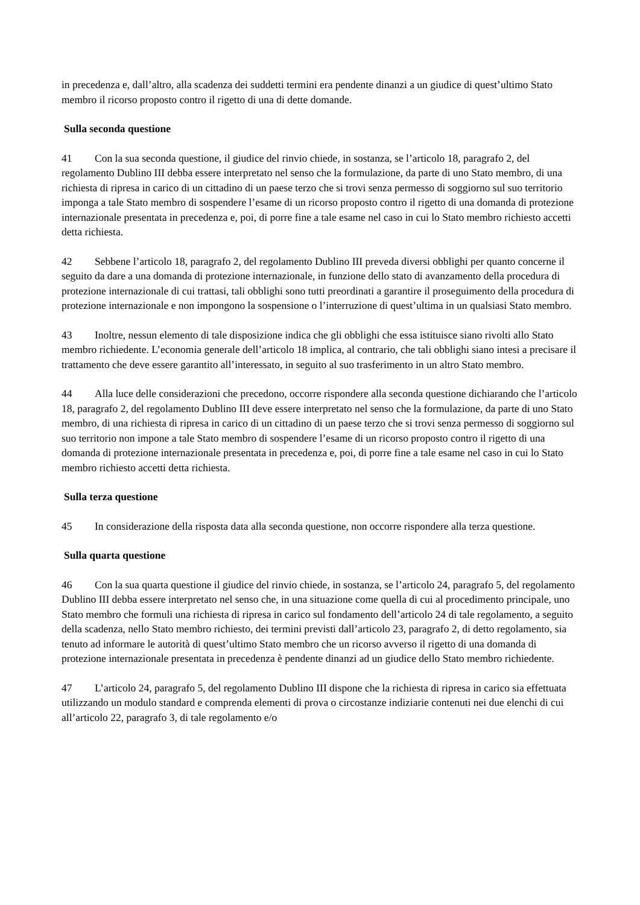in precedenza e, dall’altro, alla scadenza dei suddetti termini era pendente dinanzi a un giudice di quest’ultimo Stato membro il ricorso proposto contro il rigetto di una di dette domande.
Sulla seconda questione
41 Con la sua seconda questione, il giudice del rinvio chiede, in sostanza, se l’articolo 18, paragrafo 2, del regolamento Dublino III debba essere interpretato nel senso che la formulazione, da parte di uno Stato membro, di una richiesta di ripresa in carico di un cittadino di un paese terzo che si trovi senza permesso di soggiorno sul suo territorio imponga a tale Stato membro di sospendere l’esame di un ricorso proposto contro il rigetto di una domanda di protezione internazionale presentata in precedenza e, poi, di porre fine a tale esame nel caso in cui lo Stato membro richiesto accetti detta richiesta.
42 Sebbene l’articolo 18, paragrafo 2, del regolamento Dublino III preveda diversi obblighi per quanto concerne il seguito da dare a una domanda di protezione internazionale, in funzione dello stato di avanzamento della procedura di protezione internazionale di cui trattasi, tali obblighi sono tutti preordinati a garantire il proseguimento della procedura di protezione internazionale e non impongono la sospensione o l’interruzione di quest’ultima in un qualsiasi Stato membro.
43 Inoltre, nessun elemento di tale disposizione indica che gli obblighi che essa istituisce siano rivolti allo Stato membro richiedente. L’economia generale dell’articolo 18 implica, al contrario, che tali obblighi siano intesi a precisare il trattamento che deve essere garantito all’interessato, in seguito al suo trasferimento in un altro Stato membro.
44 Alla luce delle considerazioni che precedono, occorre rispondere alla seconda questione dichiarando che l’articolo 18, paragrafo 2, del regolamento Dublino III deve essere interpretato nel senso che la formulazione, da parte di uno Stato membro, di una richiesta di ripresa in carico di un cittadino di un paese terzo che si trovi senza permesso di soggiorno sul suo territorio non impone a tale Stato membro di sospendere l’esame di un ricorso proposto contro il rigetto di una domanda di protezione internazionale presentata in precedenza e, poi, di porre fine a tale esame nel caso in cui lo Stato membro richiesto accetti detta richiesta.
Sulla terza questione
45 In considerazione della risposta data alla seconda questione, non occorre rispondere alla terza questione.
Sulla quarta questione
46 Con la sua quarta questione il giudice del rinvio chiede, in sostanza, se l’articolo 24, paragrafo 5, del regolamento Dublino III debba essere interpretato nel senso che, in una situazione come quella di cui al procedimento principale, uno Stato membro che formuli una richiesta di ripresa in carico sul fondamento dell’articolo 24 di tale regolamento, a seguito della scadenza, nello Stato membro richiesto, dei termini previsti dall’articolo 23, paragrafo 2, di detto regolamento, sia tenuto ad informare le autorità di quest’ultimo Stato membro che un ricorso avverso il rigetto di una domanda di protezione internazionale presentata in precedenza è pendente dinanzi ad un giudice dello Stato membro richiedente.
47 L’articolo 24, paragrafo 5, del regolamento Dublino III dispone che la richiesta di ripresa in carico sia effettuata utilizzando un modulo standard e comprenda elementi di prova o circostanze indiziarie contenuti nei due elenchi di cui all’articolo 22, paragrafo 3, di tale regolamento e/o